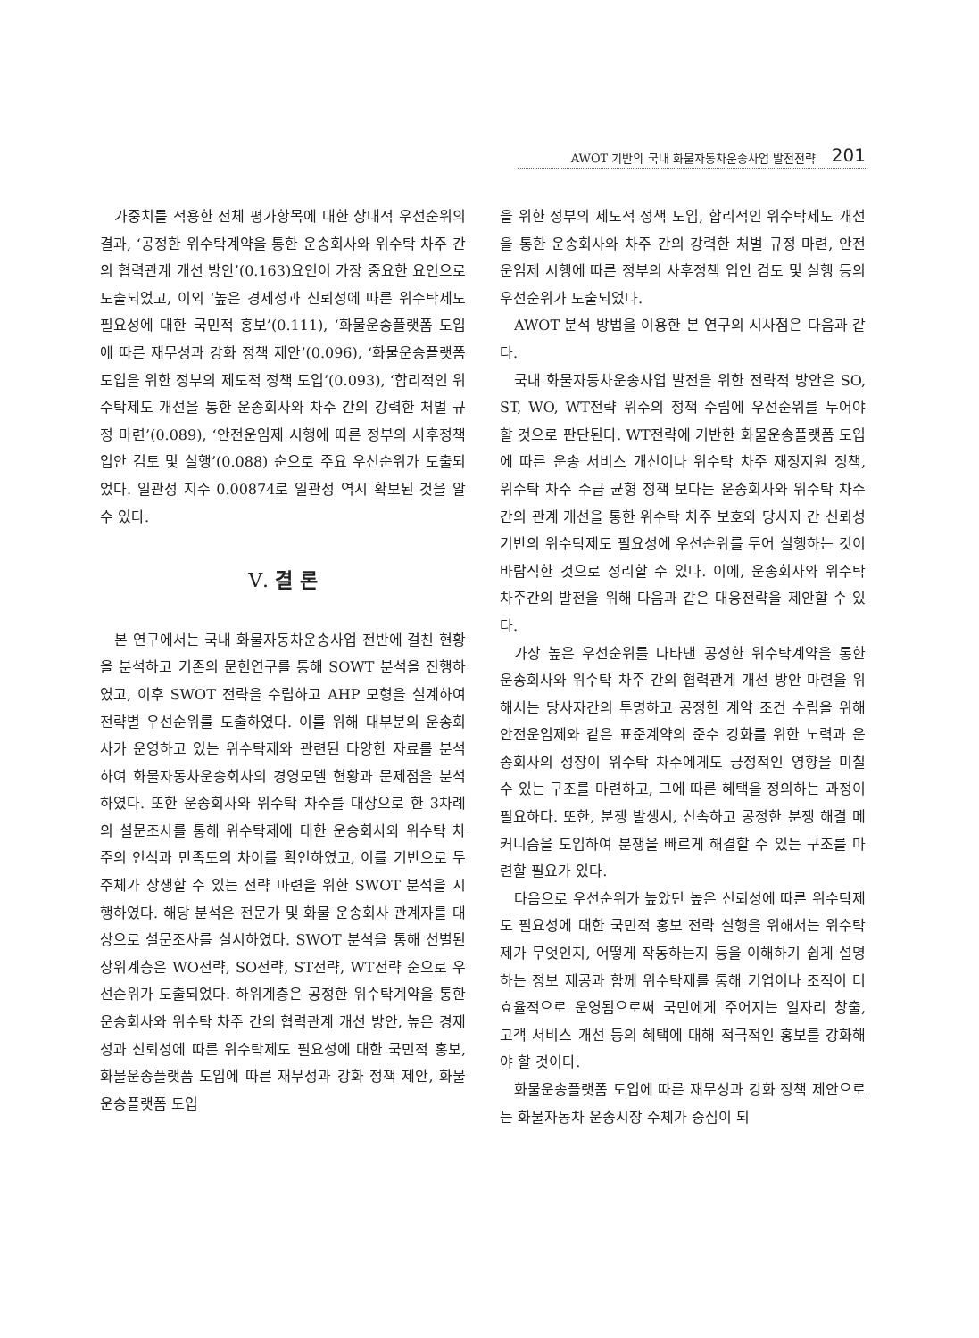AWOT 기반의 국내 화물자동차운송사업 발전전략 201
가중치를 적용한 전체 평가항목에 대한 상대적 우선순위의 결과, ‘공정한 위수탁계약을 통한 운송회사와 위수탁 차주 간의 협력관계 개선 방안’(0.163)요인이 가장 중요한 요인으로 도출되었고, 이외 ‘높은 경제성과 신뢰성에 따른 위수탁제도 필요성에 대한 국민적 홍보’(0.111), ‘화물운송플랫폼 도입에 따른 재무성과 강화 정책 제안’(0.096), ‘화물운송플랫폼 도입을 위한 정부의 제도적 정책 도입’(0.093), ‘합리적인 위수탁제도 개선을 통한 운송회사와 차주 간의 강력한 처벌 규정 마련’(0.089), ‘안전운임제 시행에 따른 정부의 사후정책 입안 검토 및 실행’(0.088) 순으로 주요 우선순위가 도출되었다. 일관성 지수 0.00874로 일관성 역시 확보된 것을 알 수 있다.
Ⅴ. 결 론
본 연구에서는 국내 화물자동차운송사업 전반에 걸친 현황을 분석하고 기존의 문헌연구를 통해 SOWT 분석을 진행하였고, 이후 SWOT 전략을 수립하고 AHP 모형을 설계하여 전략별 우선순위를 도출하였다. 이를 위해 대부분의 운송회사가 운영하고 있는 위수탁제와 관련된 다양한 자료를 분석하여 화물자동차운송회사의 경영모델 현황과 문제점을 분석하였다. 또한 운송회사와 위수탁 차주를 대상으로 한 3차례의 설문조사를 통해 위수탁제에 대한 운송회사와 위수탁 차주의 인식과 만족도의 차이를 확인하였고, 이를 기반으로 두 주체가 상생할 수 있는 전략 마련을 위한 SWOT 분석을 시행하였다. 해당 분석은 전문가 및 화물 운송회사 관계자를 대상으로 설문조사를 실시하였다. SWOT 분석을 통해 선별된 상위계층은 WO전략, SO전략, ST전략, WT전략 순으로 우선순위가 도출되었다. 하위계층은 공정한 위수탁계약을 통한 운송회사와 위수탁 차주 간의 협력관계 개선 방안, 높은 경제성과 신뢰성에 따른 위수탁제도 필요성에 대한 국민적 홍보, 화물운송플랫폼 도입에 따른 재무성과 강화 정책 제안, 화물운송플랫폼 도입
을 위한 정부의 제도적 정책 도입, 합리적인 위수탁제도 개선을 통한 운송회사와 차주 간의 강력한 처벌 규정 마련, 안전운임제 시행에 따른 정부의 사후정책 입안 검토 및 실행 등의 우선순위가 도출되었다.
AWOT 분석 방법을 이용한 본 연구의 시사점은 다음과 같다.
국내 화물자동차운송사업 발전을 위한 전략적 방안은 SO, ST, WO, WT전략 위주의 정책 수립에 우선순위를 두어야 할 것으로 판단된다. WT전략에 기반한 화물운송플랫폼 도입에 따른 운송 서비스 개선이나 위수탁 차주 재정지원 정책, 위수탁 차주 수급 균형 정책 보다는 운송회사와 위수탁 차주간의 관계 개선을 통한 위수탁 차주 보호와 당사자 간 신뢰성 기반의 위수탁제도 필요성에 우선순위를 두어 실행하는 것이 바람직한 것으로 정리할 수 있다. 이에, 운송회사와 위수탁 차주간의 발전을 위해 다음과 같은 대응전략을 제안할 수 있다.
가장 높은 우선순위를 나타낸 공정한 위수탁계약을 통한 운송회사와 위수탁 차주 간의 협력관계 개선 방안 마련을 위해서는 당사자간의 투명하고 공정한 계약 조건 수립을 위해 안전운임제와 같은 표준계약의 준수 강화를 위한 노력과 운송회사의 성장이 위수탁 차주에게도 긍정적인 영향을 미칠 수 있는 구조를 마련하고, 그에 따른 혜택을 정의하는 과정이 필요하다. 또한, 분쟁 발생시, 신속하고 공정한 분쟁 해결 메커니즘을 도입하여 분쟁을 빠르게 해결할 수 있는 구조를 마련할 필요가 있다.
다음으로 우선순위가 높았던 높은 신뢰성에 따른 위수탁제도 필요성에 대한 국민적 홍보 전략 실행을 위해서는 위수탁제가 무엇인지, 어떻게 작동하는지 등을 이해하기 쉽게 설명하는 정보 제공과 함께 위수탁제를 통해 기업이나 조직이 더 효율적으로 운영됨으로써 국민에게 주어지는 일자리 창출, 고객 서비스 개선 등의 혜택에 대해 적극적인 홍보를 강화해야 할 것이다.
화물운송플랫폼 도입에 따른 재무성과 강화 정책 제안으로는 화물자동차 운송시장 주체가 중심이 되